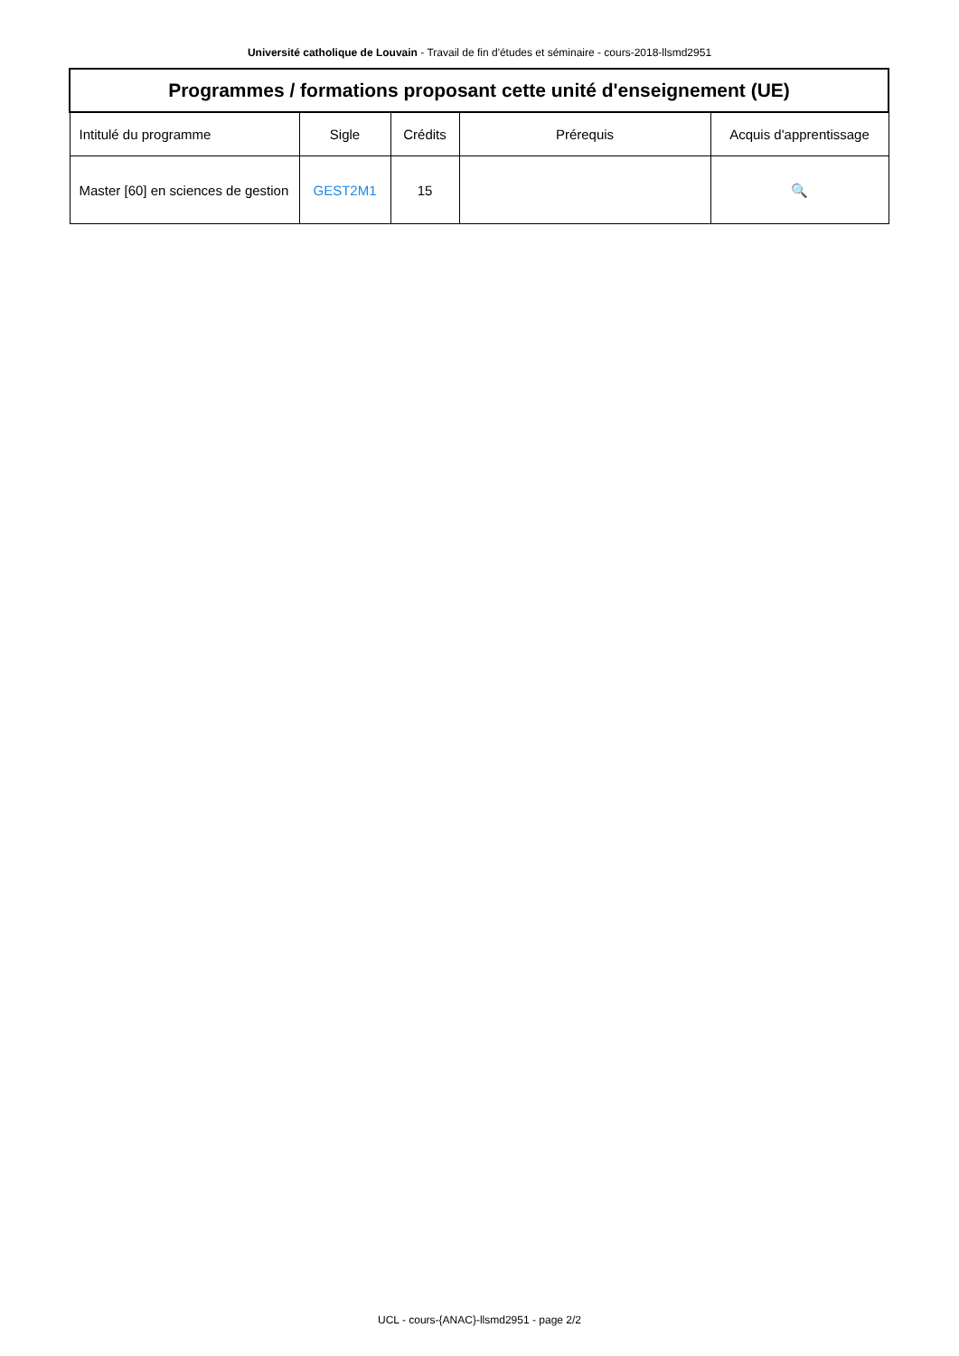Université catholique de Louvain - Travail de fin d'études et séminaire - cours-2018-llsmd2951
| Programmes / formations proposant cette unité d'enseignement (UE) | | | | |
| --- | --- | --- | --- | --- |
| Intitulé du programme | Sigle | Crédits | Prérequis | Acquis d'apprentissage |
| Master [60] en sciences de gestion | GEST2M1 | 15 | | 🔍 |
UCL - cours-{ANAC}-llsmd2951 - page 2/2